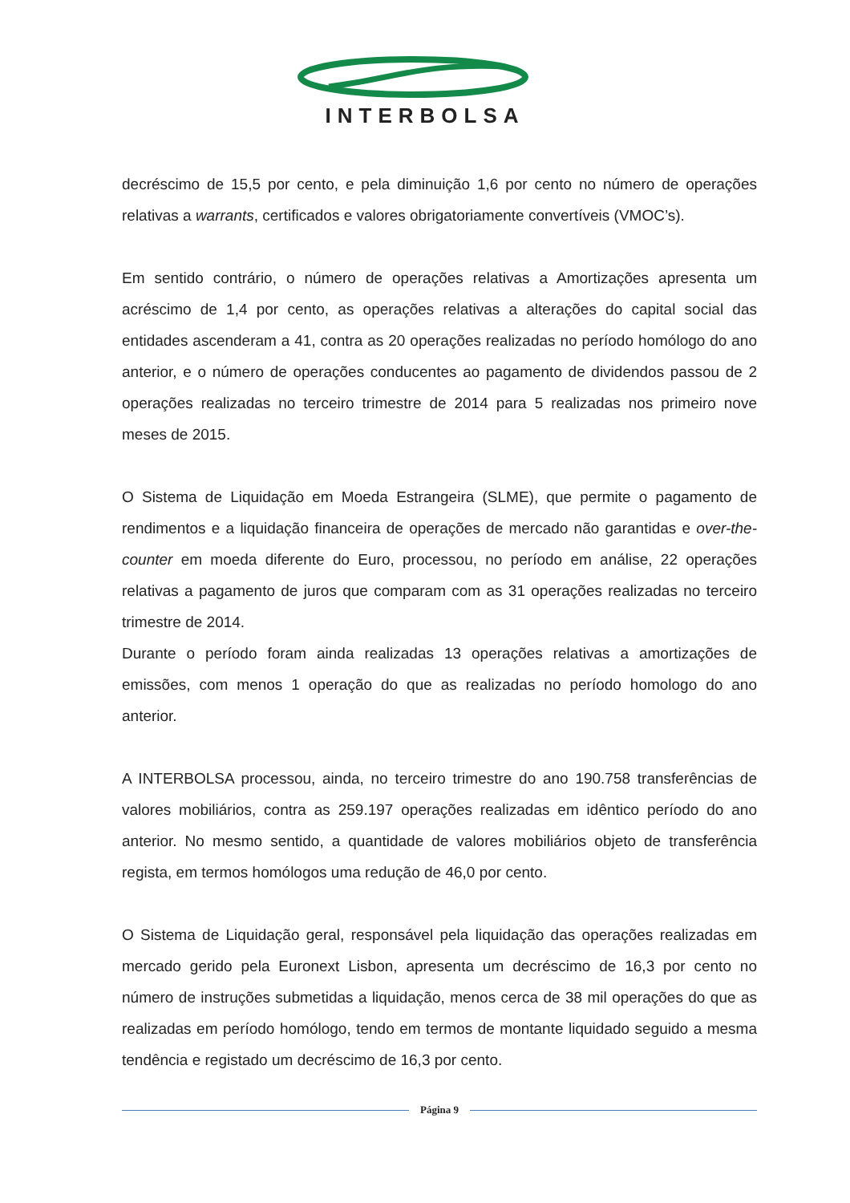INTERBOLSA
decréscimo de 15,5 por cento, e pela diminuição 1,6 por cento no número de operações relativas a warrants, certificados e valores obrigatoriamente convertíveis (VMOC’s).
Em sentido contrário, o número de operações relativas a Amortizações apresenta um acréscimo de 1,4 por cento, as operações relativas a alterações do capital social das entidades ascenderam a 41, contra as 20 operações realizadas no período homólogo do ano anterior, e o número de operações conducentes ao pagamento de dividendos passou de 2 operações realizadas no terceiro trimestre de 2014 para 5 realizadas nos primeiro nove meses de 2015.
O Sistema de Liquidação em Moeda Estrangeira (SLME), que permite o pagamento de rendimentos e a liquidação financeira de operações de mercado não garantidas e over-the-counter em moeda diferente do Euro, processou, no período em análise, 22 operações relativas a pagamento de juros que comparam com as 31 operações realizadas no terceiro trimestre de 2014.
Durante o período foram ainda realizadas 13 operações relativas a amortizações de emissões, com menos 1 operação do que as realizadas no período homologo do ano anterior.
A INTERBOLSA processou, ainda, no terceiro trimestre do ano 190.758 transferências de valores mobiliários, contra as 259.197 operações realizadas em idêntico período do ano anterior. No mesmo sentido, a quantidade de valores mobiliários objeto de transferência regista, em termos homólogos uma redução de 46,0 por cento.
O Sistema de Liquidação geral, responsável pela liquidação das operações realizadas em mercado gerido pela Euronext Lisbon, apresenta um decréscimo de 16,3 por cento no número de instruções submetidas a liquidação, menos cerca de 38 mil operações do que as realizadas em período homólogo, tendo em termos de montante liquidado seguido a mesma tendência e registado um decréscimo de 16,3 por cento.
Página 9